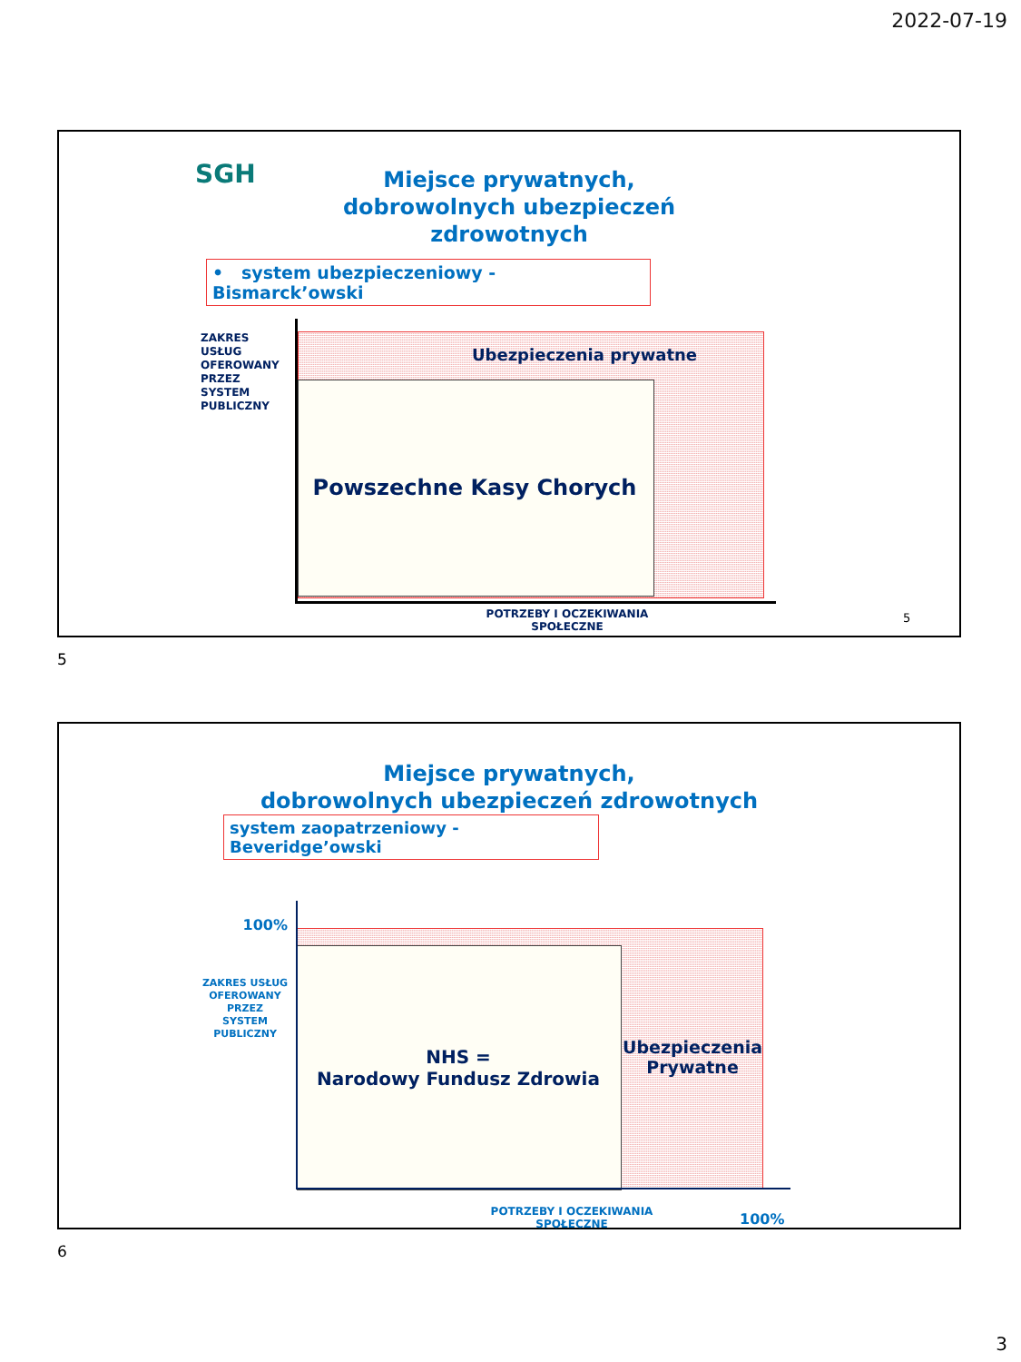2022-07-19
SGH
Miejsce prywatnych,
dobrowolnych ubezpieczeń zdrowotnych
• system ubezpieczeniowy - Bismarck’owski
ZAKRES
USŁUG
OFEROWANY
PRZEZ
SYSTEM
PUBLICZNY
Ubezpieczenia prywatne
Powszechne Kasy Chorych
POTRZEBY I OCZEKIWANIA SPOŁECZNE
5
5
Miejsce prywatnych,
dobrowolnych ubezpieczeń zdrowotnych
system zaopatrzeniowy - Beveridge’owski
100%
ZAKRES USŁUG
OFEROWANY
PRZEZ
SYSTEM
PUBLICZNY
NHS =
Narodowy Fundusz Zdrowia
Ubezpieczenia
Prywatne
POTRZEBY I OCZEKIWANIA SPOŁECZNE
100%
6
3